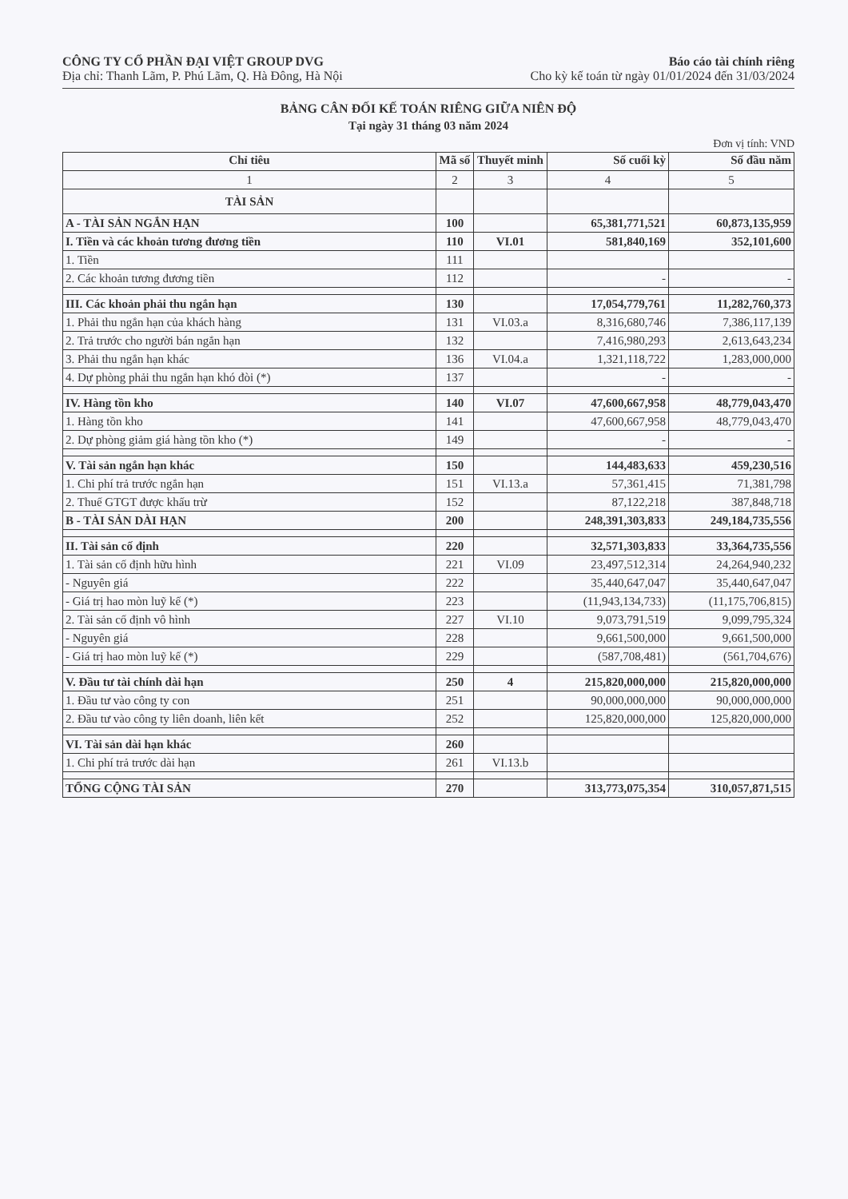CÔNG TY CỔ PHẦN ĐẠI VIỆT GROUP DVG Báo cáo tài chính riêng
Địa chỉ: Thanh Lãm, P. Phú Lãm, Q. Hà Đông, Hà Nội Cho kỳ kế toán từ ngày 01/01/2024 đến 31/03/2024
BẢNG CÂN ĐỐI KẾ TOÁN RIÊNG GIỮA NIÊN ĐỘ
Tại ngày 31 tháng 03 năm 2024
Đơn vị tính: VND
| Chỉ tiêu | Mã số | Thuyết minh | Số cuối kỳ | Số đầu năm |
| --- | --- | --- | --- | --- |
| 1 | 2 | 3 | 4 | 5 |
| TÀI SẢN | | | | |
| A - TÀI SẢN NGẮN HẠN | 100 | | 65,381,771,521 | 60,873,135,959 |
| I. Tiền và các khoản tương đương tiền | 110 | VI.01 | 581,840,169 | 352,101,600 |
| 1. Tiền | 111 | | | |
| 2. Các khoản tương đương tiền | 112 | | - | - |
| III. Các khoản phải thu ngắn hạn | 130 | | 17,054,779,761 | 11,282,760,373 |
| 1. Phải thu ngắn hạn của khách hàng | 131 | VI.03.a | 8,316,680,746 | 7,386,117,139 |
| 2. Trả trước cho người bán ngắn hạn | 132 | | 7,416,980,293 | 2,613,643,234 |
| 3. Phải thu ngắn hạn khác | 136 | VI.04.a | 1,321,118,722 | 1,283,000,000 |
| 4. Dự phòng phải thu ngắn hạn khó đòi (*) | 137 | | - | - |
| IV. Hàng tồn kho | 140 | VI.07 | 47,600,667,958 | 48,779,043,470 |
| 1. Hàng tồn kho | 141 | | 47,600,667,958 | 48,779,043,470 |
| 2. Dự phòng giảm giá hàng tồn kho (*) | 149 | | - | - |
| V. Tài sản ngắn hạn khác | 150 | | 144,483,633 | 459,230,516 |
| 1. Chi phí trả trước ngắn hạn | 151 | VI.13.a | 57,361,415 | 71,381,798 |
| 2. Thuế GTGT được khấu trừ | 152 | | 87,122,218 | 387,848,718 |
| B - TÀI SẢN DÀI HẠN | 200 | | 248,391,303,833 | 249,184,735,556 |
| II. Tài sản cố định | 220 | | 32,571,303,833 | 33,364,735,556 |
| 1. Tài sản cố định hữu hình | 221 | VI.09 | 23,497,512,314 | 24,264,940,232 |
| - Nguyên giá | 222 | | 35,440,647,047 | 35,440,647,047 |
| - Giá trị hao mòn luỹ kế (*) | 223 | | (11,943,134,733) | (11,175,706,815) |
| 2. Tài sản cố định vô hình | 227 | VI.10 | 9,073,791,519 | 9,099,795,324 |
| - Nguyên giá | 228 | | 9,661,500,000 | 9,661,500,000 |
| - Giá trị hao mòn luỹ kế (*) | 229 | | (587,708,481) | (561,704,676) |
| V. Đầu tư tài chính dài hạn | 250 | 4 | 215,820,000,000 | 215,820,000,000 |
| 1. Đầu tư vào công ty con | 251 | | 90,000,000,000 | 90,000,000,000 |
| 2. Đầu tư vào công ty liên doanh, liên kết | 252 | | 125,820,000,000 | 125,820,000,000 |
| VI. Tài sản dài hạn khác | 260 | | | |
| 1. Chi phí trả trước dài hạn | 261 | VI.13.b | | |
| TỔNG CỘNG TÀI SẢN | 270 | | 313,773,075,354 | 310,057,871,515 |